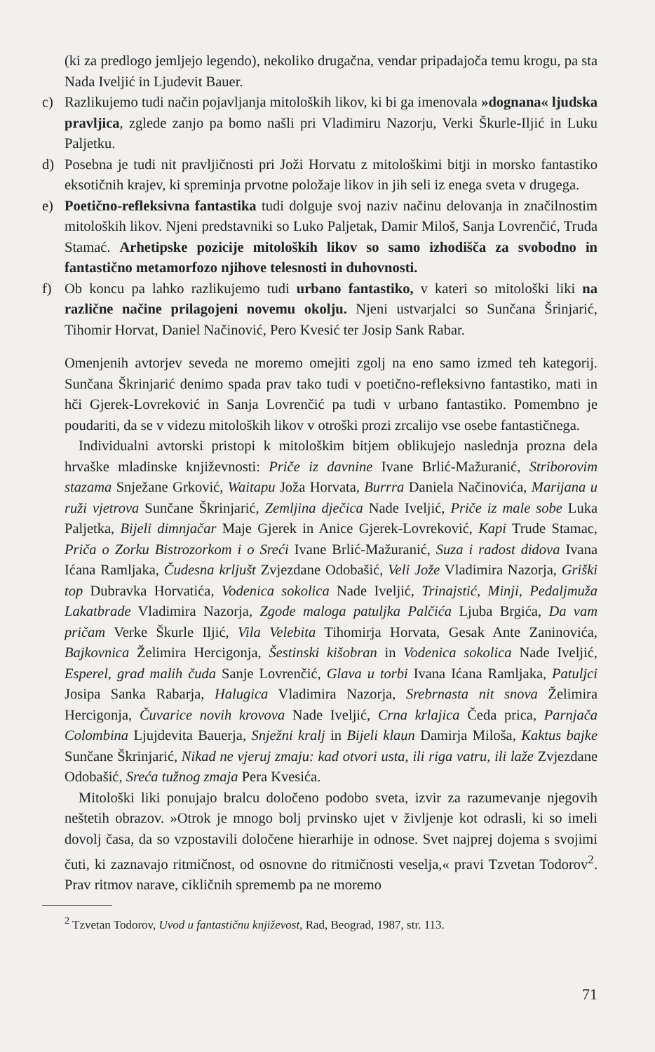(ki za predlogo jemljejo legendo), nekoliko drugačna, vendar pripadajoča temu krogu, pa sta Nada Iveljić in Ljudevit Bauer.
c) Razlikujemo tudi način pojavljanja mitoloških likov, ki bi ga imenovala »dognana« ljudska pravljica, zglede zanjo pa bomo našli pri Vladimiru Nazorju, Verki Škurle-Iljić in Luku Paljetku.
d) Posebna je tudi nit pravljičnosti pri Joži Horvatu z mitološkimi bitji in morsko fantastiko eksotičnih krajev, ki spreminja prvotne položaje likov in jih seli iz enega sveta v drugega.
e) Poetično-refleksivna fantastika tudi dolguje svoj naziv načinu delovanja in značilnostim mitoloških likov. Njeni predstavniki so Luko Paljetak, Damir Miloš, Sanja Lovrenčić, Truda Stamać. Arhetipske pozicije mitoloških likov so samo izhodišča za svobodno in fantastično metamorfozo njihove telesnosti in duhovnosti.
f) Ob koncu pa lahko razlikujemo tudi urbano fantastiko, v kateri so mitološki liki na različne načine prilagojeni novemu okolju. Njeni ustvarjalci so Sunčana Šrinjarić, Tihomir Horvat, Daniel Načinović, Pero Kvesić ter Josip Sank Rabar.
Omenjenih avtorjev seveda ne moremo omejiti zgolj na eno samo izmed teh kategorij. Sunčana Škrinjarić denimo spada prav tako tudi v poetično-refleksivno fantastiko, mati in hči Gjerek-Lovreković in Sanja Lovrenčić pa tudi v urbano fantastiko. Pomembno je poudariti, da se v videzu mitoloških likov v otroški prozi zrcalijo vse osebe fantastičnega.
Individualni avtorski pristopi k mitološkim bitjem oblikujejo naslednja prozna dela hrvaške mladinske književnosti: Priče iz davnine Ivane Brlić-Mažuranić, Striborovim stazama Snježane Grković, Waitapu Joža Horvata, Burrra Daniela Načinovića, Marijana u ruži vjetrova Sunčane Škrinjarić, Zemljina dječica Nade Iveljić, Priče iz male sobe Luka Paljetka, Bijeli dimnjačar Maje Gjerek in Anice Gjerek-Lovreković, Kapi Trude Stamac, Priča o Zorku Bistrozorkom i o Sreći Ivane Brlić-Mažuranić, Suza i radost didova Ivana Ićana Ramljaka, Čudesna krljušt Zvjezdane Odobašić, Veli Jože Vladimira Nazorja, Griški top Dubravka Horvatića, Vodenica sokolica Nade Iveljić, Trinajstić, Minji, Pedaljmuža Lakatbrade Vladimira Nazorja, Zgode maloga patuljka Palčića Ljuba Brgića, Da vam pričam Verke Škurle Iljić, Vila Velebita Tihomirja Horvata, Gesak Ante Zaninovića, Bajkovnica Želimira Hercigonja, Šestinski kišobran in Vodenica sokolica Nade Iveljić, Esperel, grad malih čuda Sanje Lovrenčić, Glava u torbi Ivana Ićana Ramljaka, Patuljci Josipa Sanka Rabarja, Halugica Vladimira Nazorja, Srebrnasta nit snova Želimira Hercigonja, Čuvarice novih krovova Nade Iveljić, Crna krlajica Čeda prica, Parnjača Colombina Ljujdevita Bauerja, Snježni kralj in Bijeli klaun Damirja Miloša, Kaktus bajke Sunčane Škrinjarić, Nikad ne vjeruj zmaju: kad otvori usta, ili riga vatru, ili laže Zvjezdane Odobašić, Sreća tužnog zmaja Pera Kvesića.
Mitološki liki ponujajo bralcu določeno podobo sveta, izvir za razumevanje njegovih neštetih obrazov. »Otrok je mnogo bolj prvinsko ujet v življenje kot odrasli, ki so imeli dovolj časa, da so vzpostavili določene hierarhije in odnose. Svet najprej dojema s svojimi čuti, ki zaznavajo ritmičnost, od osnovne do ritmičnosti veselja,« pravi Tzvetan Todorov<sup>2</sup>. Prav ritmov narave, cikličnih sprememb pa ne moremo
<sup>2</sup> Tzvetan Todorov, Uvod u fantastičnu književost, Rad, Beograd, 1987, str. 113.
71